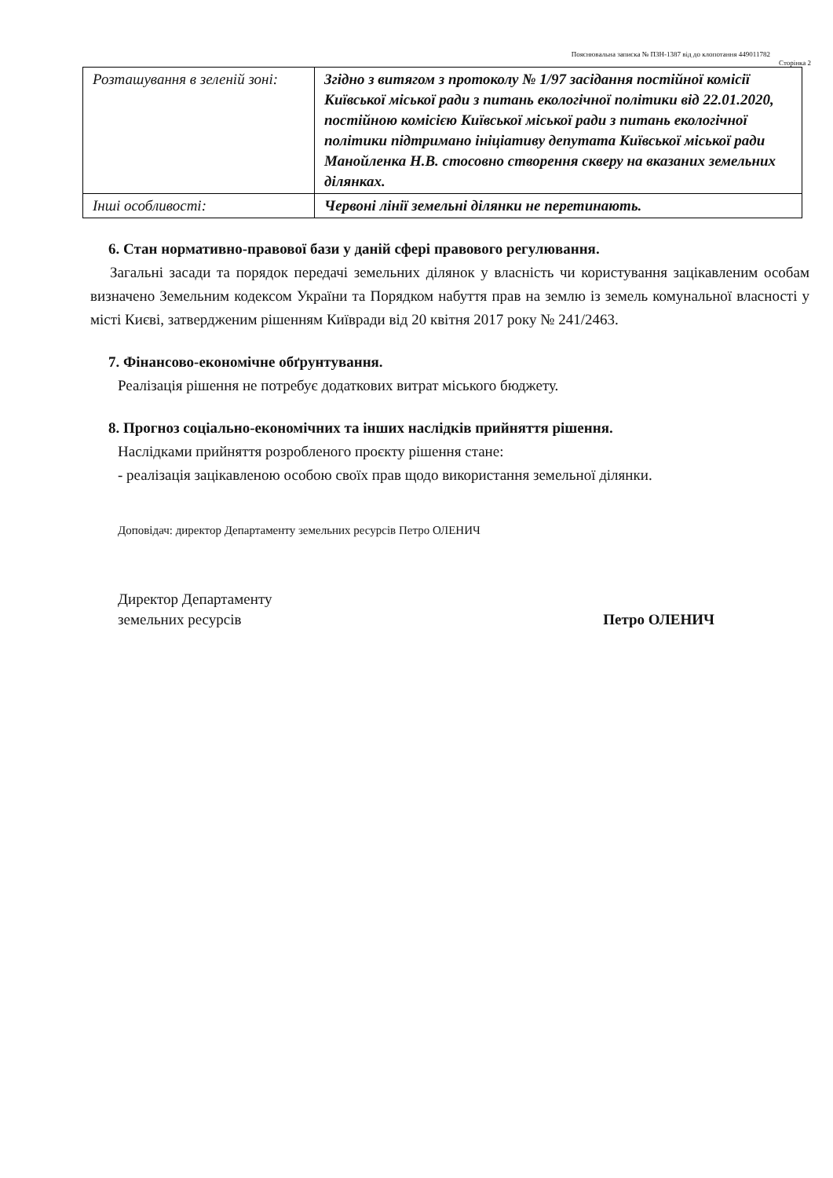Пояснювальна записка № ПЗН-1387 від до клопотання 449011782
Сторінка 2
| Розташування в зеленій зоні: | Згідно з витягом з протоколу № 1/97 засідання постійної комісії Київської міської ради з питань екологічної політики від 22.01.2020, постійною комісією Київської міської ради з питань екологічної політики підтримано ініціативу депутата Київської міської ради Манойленка Н.В. стосовно створення скверу на вказаних земельних ділянках. |
| Інші особливості: | Червоні лінії земельні ділянки не перетинають. |
6. Стан нормативно-правової бази у даній сфері правового регулювання.
Загальні засади та порядок передачі земельних ділянок у власність чи користування зацікавленим особам визначено Земельним кодексом України та Порядком набуття прав на землю із земель комунальної власності у місті Києві, затвердженим рішенням Київради від 20 квітня 2017 року № 241/2463.
7. Фінансово-економічне обґрунтування.
Реалізація рішення не потребує додаткових витрат міського бюджету.
8. Прогноз соціально-економічних та інших наслідків прийняття рішення.
Наслідками прийняття розробленого проєкту рішення стане:
- реалізація зацікавленою особою своїх прав щодо використання земельної ділянки.
Доповідач: директор Департаменту земельних ресурсів Петро ОЛЕНИЧ
Директор Департаменту
земельних ресурсів
Петро ОЛЕНИЧ